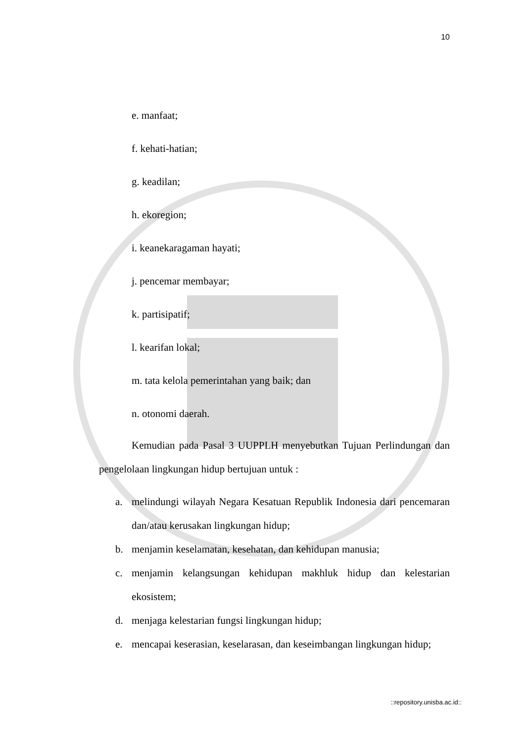10
e. manfaat;
f. kehati-hatian;
g. keadilan;
h. ekoregion;
i. keanekaragaman hayati;
j. pencemar membayar;
k. partisipatif;
l. kearifan lokal;
m. tata kelola pemerintahan yang baik; dan
n. otonomi daerah.
Kemudian pada Pasal 3 UUPPLH menyebutkan Tujuan Perlindungan dan pengelolaan lingkungan hidup bertujuan untuk :
a. melindungi wilayah Negara Kesatuan Republik Indonesia dari pencemaran dan/atau kerusakan lingkungan hidup;
b. menjamin keselamatan, kesehatan, dan kehidupan manusia;
c. menjamin kelangsungan kehidupan makhluk hidup dan kelestarian ekosistem;
d. menjaga kelestarian fungsi lingkungan hidup;
e. mencapai keserasian, keselarasan, dan keseimbangan lingkungan hidup;
::repository.unisba.ac.id::